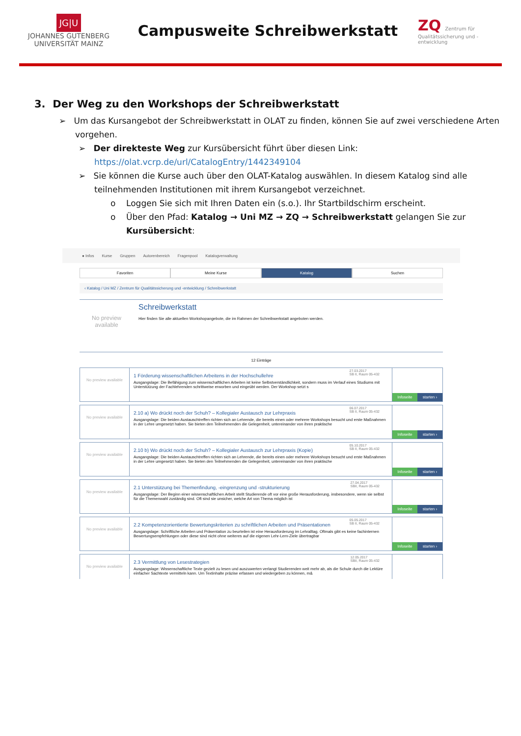JG|U
JOHANNES GUTENBERG
UNIVERSITÄT MAINZ
Campusweite Schreibwerkstatt
ZQ Zentrum für Qualitätssicherung und -entwicklung
3. Der Weg zu den Workshops der Schreibwerkstatt
➢ Um das Kursangebot der Schreibwerkstatt in OLAT zu finden, können Sie auf zwei verschiedene Arten vorgehen.
➢ Der direkteste Weg zur Kursübersicht führt über diesen Link: https://olat.vcrp.de/url/CatalogEntry/1442349104
➢ Sie können die Kurse auch über den OLAT-Katalog auswählen. In diesem Katalog sind alle teilnehmenden Institutionen mit ihrem Kursangebot verzeichnet.
o Loggen Sie sich mit Ihren Daten ein (s.o.). Ihr Startbildschirm erscheint.
o Über den Pfad: Katalog → Uni MZ → ZQ → Schreibwerkstatt gelangen Sie zur Kursübersicht:
● Infos Kurse Gruppen Autorenbereich Fragenpool Katalogverwaltung
Favoriten Meine Kurse Katalog Suchen
‹ Katalog / Uni MZ / Zentrum für Qualitätssicherung und -entwicklung / Schreibwerkstatt
No preview available
Schreibwerkstatt
Hier finden Sie alle aktuellen Workshopangebote, die im Rahmen der Schreibwerkstatt angeboten werden.
12 Einträge
No preview available
27.03.2017
SB II, Raum 05-432
1 Förderung wissenschaftlichen Arbeitens in der Hochschullehre
Ausgangslage: Die Befähigung zum wissenschaftlichen Arbeiten ist keine Selbstverständlichkeit, sondern muss im Verlauf eines Studiums mit Unterstützung der Fachlehrenden schrittweise erworben und eingeübt werden. Der Workshop setzt s
Infoseite starten ›
No preview available
06.07.2017
SB II, Raum 05-432
2.10 a) Wo drückt noch der Schuh? – Kollegialer Austausch zur Lehrpraxis
Ausgangslage: Die beiden Austauschtreffen richten sich an Lehrende, die bereits einen oder mehrere Workshops besucht und erste Maßnahmen in der Lehre umgesetzt haben. Sie bieten den Teilnehmenden die Gelegenheit, untereinander von ihren praktische
Infoseite starten ›
No preview available
05.10.2017
SB II, Raum 05-432
2.10 b) Wo drückt noch der Schuh? – Kollegialer Austausch zur Lehrpraxis (Kopie)
Ausgangslage: Die beiden Austauschtreffen richten sich an Lehrende, die bereits einen oder mehrere Workshops besucht und erste Maßnahmen in der Lehre umgesetzt haben. Sie bieten den Teilnehmenden die Gelegenheit, untereinander von ihren praktische
Infoseite starten ›
No preview available
27.04.2017
SBII, Raum 05-432
2.1 Unterstützung bei Themenfindung, -eingrenzung und -strukturierung
Ausgangslage: Der Beginn einer wissenschaftlichen Arbeit stellt Studierende oft vor eine große Herausforderung, insbesondere, wenn sie selbst für die Themenwahl zuständig sind. Oft sind sie unsicher, welche Art von Thema möglich ist
Infoseite starten ›
No preview available
05.05.2017
SB II, Raum 05-432
2.2 Kompetenzorientierte Bewertungskriterien zu schriftlichen Arbeiten und Präsentationen
Ausgangslage: Schriftliche Arbeiten und Präsentation zu beurteilen ist eine Herausforderung im Lehralltag. Oftmals gibt es keine fachinternen Bewertungsempfehlungen oder diese sind nicht ohne weiteres auf die eigenen Lehr-Lern-Ziele übertragbar
Infoseite starten ›
No preview available
12.05.2017
SBII, Raum 05-432
2.3 Vermittlung von Lesestrategien
Ausgangslage: Wissenschaftliche Texte gezielt zu lesen und auszuwerten verlangt Studierenden weit mehr ab, als die Schule durch die Lektüre einfacher Sachtexte vermitteln kann. Um Textinhalte präzise erfassen und wiedergeben zu können, m&